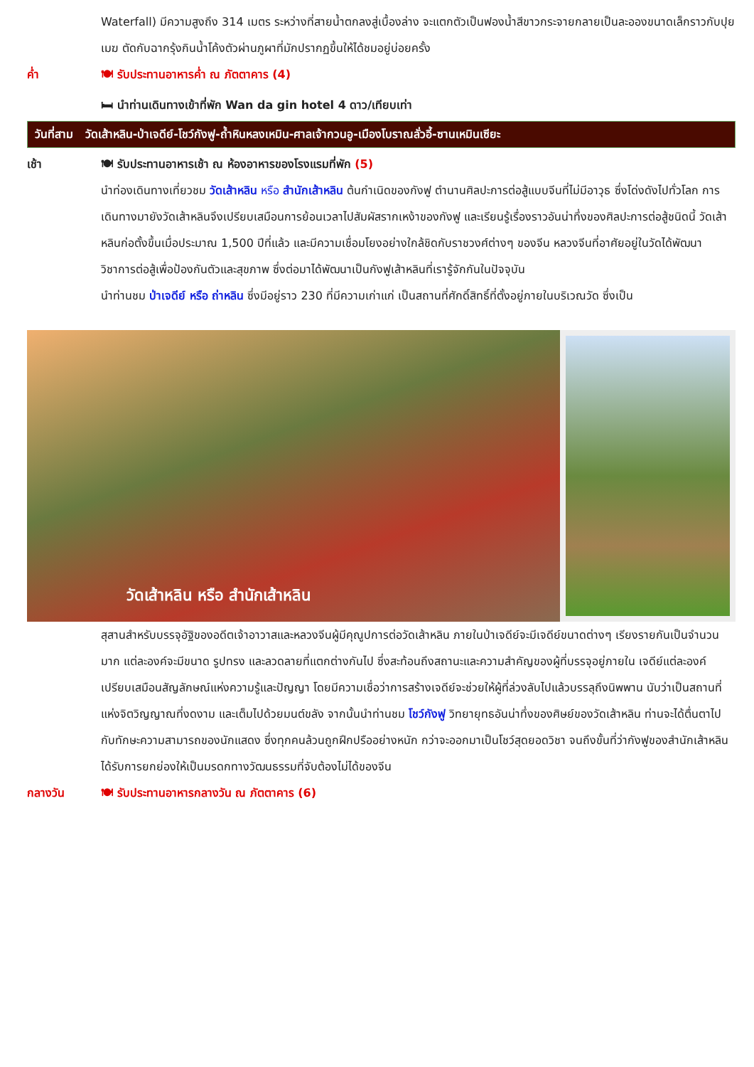Waterfall) มีความสูงถึง 314 เมตร ระหว่างที่สายน้ำตกลงสู่เบื้องล่าง จะแตกตัวเป็นฟองน้ำสีขาวกระจายกลายเป็นละอองขนาดเล็กราวกับปุยเมฆ ตัดกับฉากรุ้งกินน้ำโค้งตัวผ่านภูผาที่มักปรากฏขึ้นให้ได้ชมอยู่บ่อยครั้ง
ค่ำ 🍽 รับประทานอาหารค่ำ ณ ภัตตาคาร (4)
🛏 นำท่านเดินทางเข้าที่พัก Wan da gin hotel 4 ดาว/เทียบเท่า
วันที่สาม วัดเส้าหลิน-ป่าเจดีย์-โชว์กังฟู-ถ้ำหินหลงเหมิน-ศาลเจ้ากวนอู-เมืองโบราณลั่วอี้-ซานเหมินเซียะ
เช้า 🍽 รับประทานอาหารเช้า ณ ห้องอาหารของโรงแรมที่พัก (5)
นำท่องเดินทางเที่ยวชม วัดเส้าหลิน หรือ สำนักเส้าหลิน ต้นกำเนิดของกังฟู ตำนานศิลปะการต่อสู้แบบจีนที่ไม่มีอาวุธ ซึ่งโด่งดังไปทั่วโลก การเดินทางมายังวัดเส้าหลินจึงเปรียบเสมือนการย้อนเวลาไปสัมผัสรากเหง้าของกังฟู และเรียนรู้เรื่องราวอันน่าทึ่งของศิลปะการต่อสู้ชนิดนี้ วัดเส้าหลินก่อตั้งขึ้นเมื่อประมาณ 1,500 ปีที่แล้ว และมีความเชื่อมโยงอย่างใกล้ชิดกับราชวงศ์ต่างๆ ของจีน หลวงจีนที่อาศัยอยู่ในวัดได้พัฒนาวิชาการต่อสู้เพื่อป้องกันตัวและสุขภาพ ซึ่งต่อมาได้พัฒนาเป็นกังฟูเส้าหลินที่เรารู้จักกันในปัจจุบัน
นำท่านชม ป่าเจดีย์ หรือ ถ่าหลิน ซึ่งมีอยู่ราว 230 ที่มีความเก่าแก่ เป็นสถานที่ศักดิ์สิทธิ์ที่ตั้งอยู่ภายในบริเวณวัด ซึ่งเป็น
วัดเส้าหลิน หรือ สำนักเส้าหลิน
สุสานสำหรับบรรจุอัฐิของอดีตเจ้าอาวาสและหลวงจีนผู้มีคุณูปการต่อวัดเส้าหลิน ภายในป่าเจดีย์จะมีเจดีย์ขนาดต่างๆ เรียงรายกันเป็นจำนวนมาก แต่ละองค์จะมีขนาด รูปทรง และลวดลายที่แตกต่างกันไป ซึ่งสะท้อนถึงสถานะและความสำคัญของผู้ที่บรรจุอยู่ภายใน เจดีย์แต่ละองค์เปรียบเสมือนสัญลักษณ์แห่งความรู้และปัญญา โดยมีความเชื่อว่าการสร้างเจดีย์จะช่วยให้ผู้ที่ล่วงลับไปแล้วบรรลุถึงนิพพาน นับว่าเป็นสถานที่แห่งจิตวิญญาณที่งดงาม และเต็มไปด้วยมนต์ขลัง จากนั้นนำท่านชม โชว์กังฟู วิทยายุทธอันน่าทึ่งของศิษย์ของวัดเส้าหลิน ท่านจะได้ตื่นตาไปกับทักษะความสามารถของนักแสดง ซึ่งทุกคนล้วนถูกฝึกปรืออย่างหนัก กว่าจะออกมาเป็นโชว์สุดยอดวิชา จนถึงขั้นที่ว่ากังฟูของสำนักเส้าหลินได้รับการยกย่องให้เป็นมรดกทางวัฒนธรรมที่จับต้องไม่ได้ของจีน
กลางวัน 🍽 รับประทานอาหารกลางวัน ณ ภัตตาคาร (6)